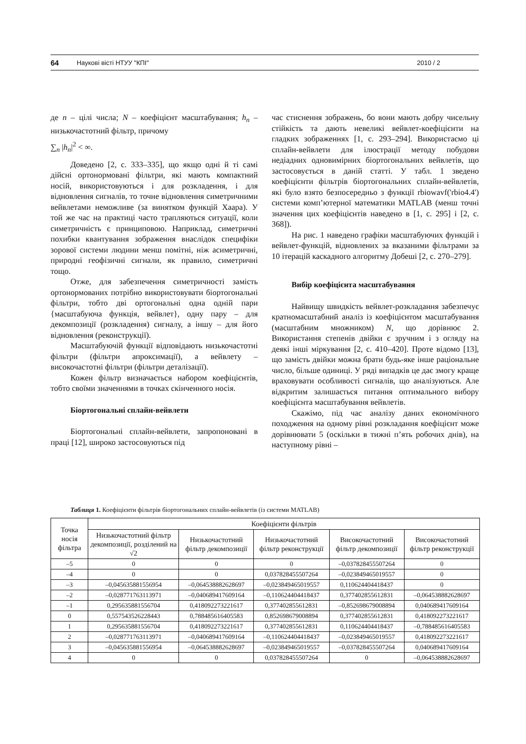64 Наукові вісті НТУУ "КПІ" 2010 / 2
де n – цілі числа; N – коефіцієнт масштабування; h<sub>n</sub> – низькочастотний фільтр, причому
∑<sub>n</sub> |h<sub>n</sub>|<sup>2</sup> < ∞.
Доведено [2, с. 333–335], що якщо одні й ті самі дійсні ортонормовані фільтри, які мають компактний носій, використовуються і для розкладення, і для відновлення сигналів, то точне відновлення симетричними вейвлетами неможливе (за винятком функцій Хаара). У той же час на практиці часто трапляються ситуації, коли симетричність є принциповою. Наприклад, симетричні похибки квантування зображення внаслідок специфіки зорової системи людини менш помітні, ніж асиметричні, природні геофізичні сигнали, як правило, симетричні тощо.
Отже, для забезпечення симетричності замість ортонормованих потрібно використовувати біортогональні фільтри, тобто дві ортогональні одна одній пари {масштабуюча функція, вейвлет}, одну пару – для декомпозиції (розкладення) сигналу, а іншу – для його відновлення (реконструкції).
Масштабуючій функції відповідають низькочастотні фільтри (фільтри апроксимації), а вейвлету – високочастотні фільтри (фільтри деталізації).
Кожен фільтр визначається набором коефіцієнтів, тобто своїми значеннями в точках скінченного носія.
Біортогональні сплайн-вейвлети
Біортогональні сплайн-вейвлети, запропоновані в праці [12], широко застосовуються під
час стиснення зображень, бо вони мають добру чисельну стійкість та дають невеликі вейвлет-коефіцієнти на гладких зображеннях [1, с. 293–294]. Використаємо ці сплайн-вейвлети для ілюстрації методу побудови недіадних одновимірних біортогональних вейвлетів, що застосовується в даній статті. У табл. 1 зведено коефіцієнти фільтрів біортогональних сплайн-вейвлетів, які було взято безпосередньо з функції rbiowavf('rbio4.4') системи комп’ютерної математики MATLAB (менш точні значення цих коефіцієнтів наведено в [1, с. 295] і [2, с. 368]).
На рис. 1 наведено графіки масштабуючих функцій і вейвлет-функцій, відновлених за вказаними фільтрами за 10 ітерацій каскадного алгоритму Добеші [2, с. 270–279].
Вибір коефіцієнта масштабування
Найвищу швидкість вейвлет-розкладання забезпечує кратномасштабний аналіз із коефіцієнтом масштабування (масштабним множником) N, що дорівнює 2. Використання степенів двійки є зручним і з огляду на деякі інші міркування [2, с. 410–420]. Проте відомо [13], що замість двійки можна брати будь-яке інше раціональне число, більше одиниці. У ряді випадків це дає змогу краще враховувати особливості сигналів, що аналізуються. Але відкритим залишається питання оптимального вибору коефіцієнта масштабування вейвлетів.
Скажімо, під час аналізу даних економічного походження на одному рівні розкладання коефіцієнт може дорівнювати 5 (оскільки в тижні п’ять робочих днів), на наступному рівні –
Таблиця 1. Коефіцієнти фільтрів біортогональних сплайн-вейвлетів (із системи MATLAB)
| Точка носія фільтра | Коефіцієнти фільтрів | | | | |
| --- | --- | --- | --- | --- | --- |
| | Низькочастотний фільтр декомпозиції, розділений на √2 | Низькочастотний фільтр декомпозиції | Низькочастотний фільтр реконструкції | Високочастотний фільтр декомпозиції | Високочастотний фільтр реконструкції |
| –5 | 0 | 0 | 0 | –0,037828455507264 | 0 |
| –4 | 0 | 0 | 0,037828455507264 | –0,023849465019557 | 0 |
| –3 | –0,045635881556954 | –0,064538882628697 | –0,023849465019557 | 0,110624404418437 | 0 |
| –2 | –0,028771763113971 | –0,040689417609164 | –0,110624404418437 | 0,377402855612831 | –0,064538882628697 |
| –1 | 0,295635881556704 | 0,418092273221617 | 0,377402855612831 | –0,852698679008894 | 0,040689417609164 |
| 0 | 0,557543526228443 | 0,788485616405583 | 0,852698679008894 | 0,377402855612831 | 0,418092273221617 |
| 1 | 0,295635881556704 | 0,418092273221617 | 0,377402855612831 | 0,110624404418437 | –0,788485616405583 |
| 2 | –0,028771763113971 | –0,040689417609164 | –0,110624404418437 | –0,023849465019557 | 0,418092273221617 |
| 3 | –0,045635881556954 | –0,064538882628697 | –0,023849465019557 | –0,037828455507264 | 0,040689417609164 |
| 4 | 0 | 0 | 0,037828455507264 | 0 | –0,064538882628697 |